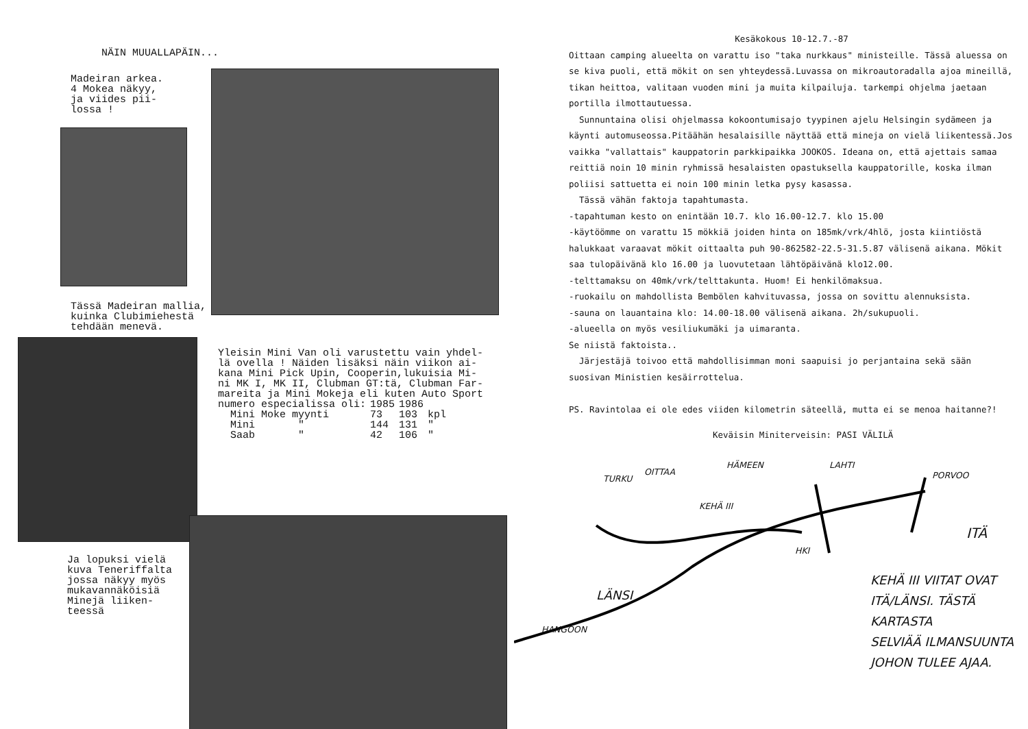NÄIN MUUALLAPÄIN...
Madeiran arkea.
4 Mokea näkyy,
ja viides pii-
lossa !
Tässä Madeiran mallia,
kuinka Clubimiehestä
tehdään menevä.
Yleisin Mini Van oli varustettu vain yhdel-
lä ovella ! Näiden lisäksi näin viikon ai-
kana Mini Pick Upin, Cooperin,lukuisia Mi-
ni MK I, MK II, Clubman GT:tä, Clubman Far-
mareita ja Mini Mokeja eli kuten Auto Sport
| numero especialissa oli: | 1985 | 1986 | |
| Mini Moke myynti | 73 | 103 | kpl |
| Mini " | 144 | 131 | " |
| Saab " | 42 | 106 | " |
Ja lopuksi vielä
kuva Teneriffalta
jossa näkyy myös
mukavannäköisiä
Minejä liiken-
teessä
Kesäkokous 10-12.7.-87
Oittaan camping alueelta on varattu iso "taka nurkkaus" ministeille. Tässä aluessa on se kiva puoli, että mökit on sen yhteydessä.Luvassa on mikroautoradalla ajoa mineillä, tikan heittoa, valitaan vuoden mini ja muita kilpailuja. tarkempi ohjelma jaetaan portilla ilmottautuessa.
Sunnuntaina olisi ohjelmassa kokoontumisajo tyypinen ajelu Helsingin sydämeen ja käynti automuseossa.Pitäähän hesalaisille näyttää että mineja on vielä liikentessä.Jos vaikka "vallattais" kauppatorin parkkipaikka JOOKOS. Ideana on, että ajettais samaa reittiä noin 10 minin ryhmissä hesalaisten opastuksella kauppatorille, koska ilman poliisi sattuetta ei noin 100 minin letka pysy kasassa.
Tässä vähän faktoja tapahtumasta.
-tapahtuman kesto on enintään 10.7. klo 16.00-12.7. klo 15.00
-käytöömme on varattu 15 mökkiä joiden hinta on 185mk/vrk/4hlö, josta kiintiöstä halukkaat varaavat mökit oittaalta puh 90-862582-22.5-31.5.87 välisenä aikana. Mökit saa tulopäivänä klo 16.00 ja luovutetaan lähtöpäivänä klo12.00.
-telttamaksu on 40mk/vrk/telttakunta. Huom! Ei henkilömaksua.
-ruokailu on mahdollista Bembölen kahvituvassa, jossa on sovittu alennuksista.
-sauna on lauantaina klo: 14.00-18.00 välisenä aikana. 2h/sukupuoli.
-alueella on myös vesiliukumäki ja uimaranta.
Se niistä faktoista..
Järjestäjä toivoo että mahdollisimman moni saapuisi jo perjantaina sekä sään suosivan Ministien kesäirrottelua.
PS. Ravintolaa ei ole edes viiden kilometrin säteellä, mutta ei se menoa haitanne?!
Keväisin Miniterveisin: PASI VÄLILÄ
OITTAA
TURKU
HÄMEEN LAHTI
PORVOO
KEHÄ III
ITÄ
HKI
LÄNSI
HANGOON
KEHÄ III VIITAT OVAT
ITÄ/LÄNSI. TÄSTÄ KARTASTA
SELVIÄÄ ILMANSUUNTA
JOHON TULEE AJAA.